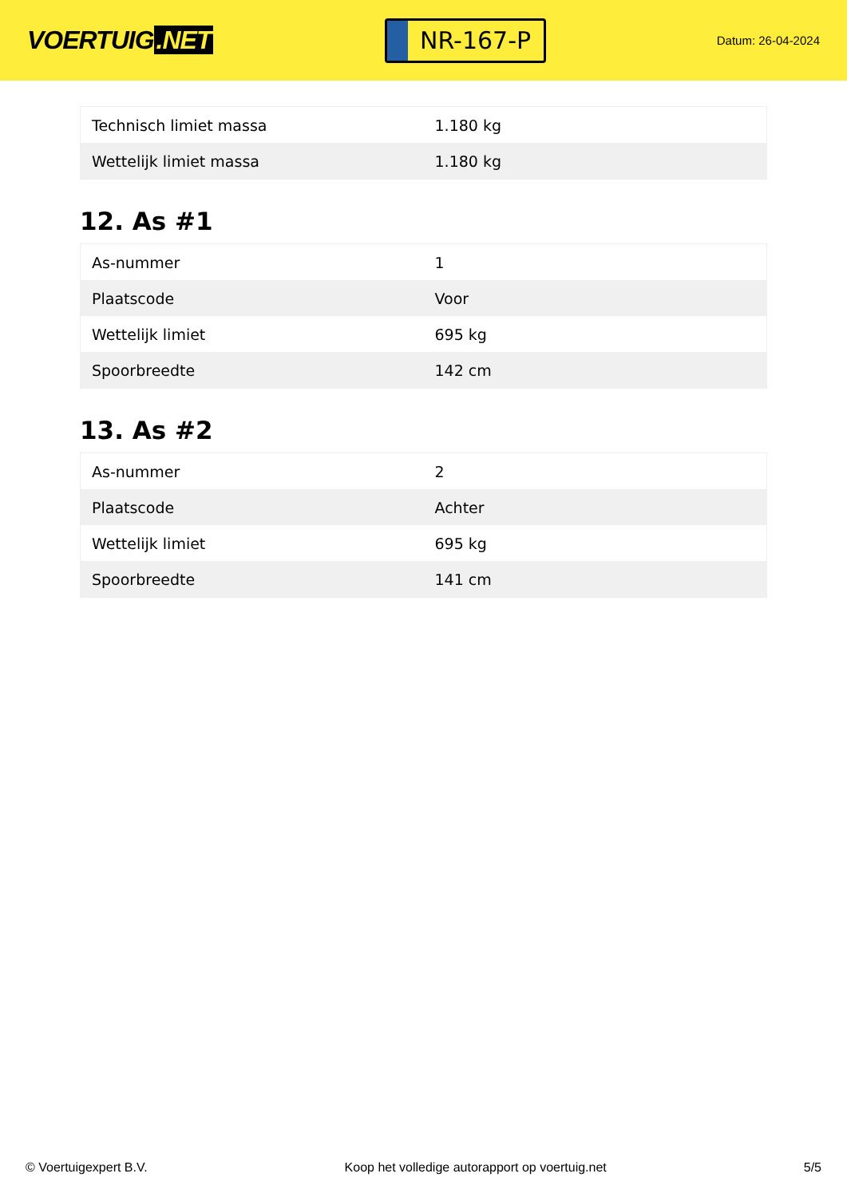VOERTUIG.NET
NR-167-P
Datum: 26-04-2024
| Technisch limiet massa | 1.180 kg |
| Wettelijk limiet massa | 1.180 kg |
12. As #1
| As-nummer | 1 |
| Plaatscode | Voor |
| Wettelijk limiet | 695 kg |
| Spoorbreedte | 142 cm |
13. As #2
| As-nummer | 2 |
| Plaatscode | Achter |
| Wettelijk limiet | 695 kg |
| Spoorbreedte | 141 cm |
© Voertuigexpert B.V. Koop het volledige autorapport op voertuig.net 5/5